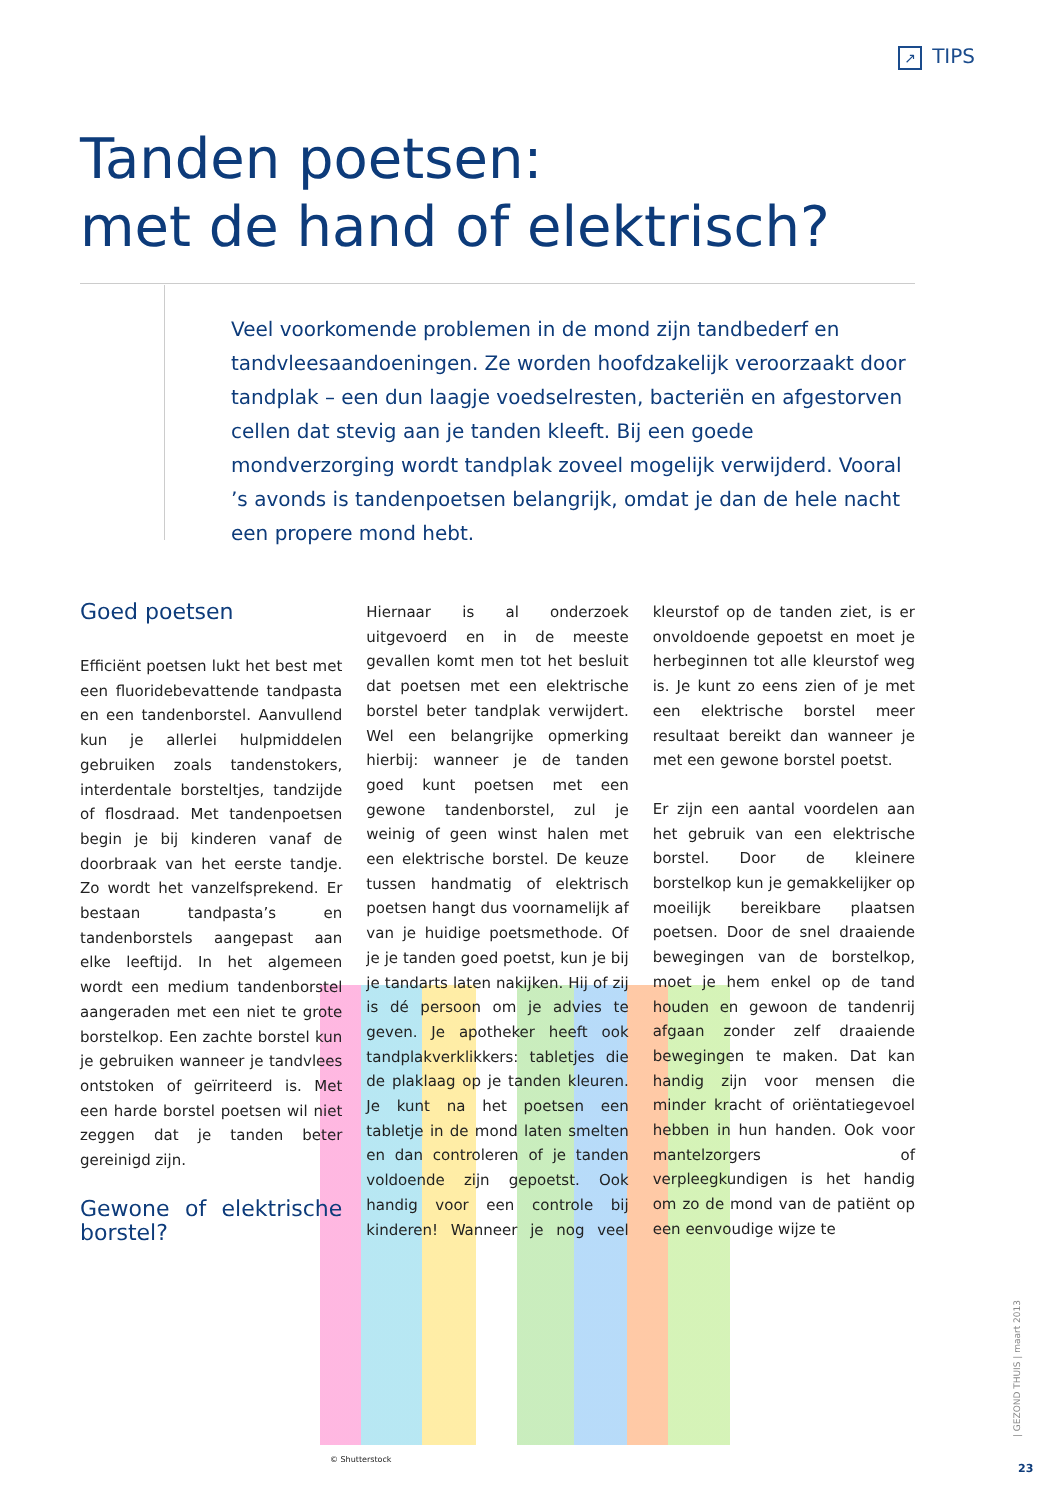↗ TIPS
Tanden poetsen:
met de hand of elektrisch?
Veel voorkomende problemen in de mond zijn tandbederf en tandvleesaandoeningen. Ze worden hoofdzakelijk veroorzaakt door tandplak – een dun laagje voedselresten, bacteriën en afgestorven cellen dat stevig aan je tanden kleeft. Bij een goede mondverzorging wordt tandplak zoveel mogelijk verwijderd. Vooral ’s avonds is tandenpoetsen belangrijk, omdat je dan de hele nacht een propere mond hebt.
Goed poetsen
Efficiënt poetsen lukt het best met een fluoridebevattende tandpasta en een tandenborstel. Aanvullend kun je allerlei hulpmiddelen gebruiken zoals tandenstokers, interdentale borsteltjes, tandzijde of flosdraad. Met tandenpoetsen begin je bij kinderen vanaf de doorbraak van het eerste tandje. Zo wordt het vanzelfsprekend. Er bestaan tandpasta’s en tandenborstels aangepast aan elke leeftijd. In het algemeen wordt een medium tandenborstel aangeraden met een niet te grote borstelkop. Een zachte borstel kun je gebruiken wanneer je tandvlees ontstoken of geïrriteerd is. Met een harde borstel poetsen wil niet zeggen dat je tanden beter gereinigd zijn.
Gewone of elektrische borstel?
Hiernaar is al onderzoek uitgevoerd en in de meeste gevallen komt men tot het besluit dat poetsen met een elektrische borstel beter tandplak verwijdert. Wel een belangrijke opmerking hierbij: wanneer je de tanden goed kunt poetsen met een gewone tandenborstel, zul je weinig of geen winst halen met een elektrische borstel. De keuze tussen handmatig of elektrisch poetsen hangt dus voornamelijk af van je huidige poetsmethode. Of je je tanden goed poetst, kun je bij je tandarts laten nakijken. Hij of zij is dé persoon om je advies te geven. Je apotheker heeft ook tandplakverklikkers: tabletjes die de plaklaag op je tanden kleuren. Je kunt na het poetsen een tabletje in de mond laten smelten en dan controleren of je tanden voldoende zijn gepoetst. Ook handig voor een controle bij kinderen! Wanneer je nog veel kleurstof op de tanden ziet, is er onvoldoende gepoetst en moet je herbeginnen tot alle kleurstof weg is. Je kunt zo eens zien of je met een elektrische borstel meer resultaat bereikt dan wanneer je met een gewone borstel poetst.
Er zijn een aantal voordelen aan het gebruik van een elektrische borstel. Door de kleinere borstelkop kun je gemakkelijker op moeilijk bereikbare plaatsen poetsen. Door de snel draaiende bewegingen van de borstelkop, moet je hem enkel op de tand houden en gewoon de tandenrij afgaan zonder zelf draaiende bewegingen te maken. Dat kan handig zijn voor mensen die minder kracht of oriëntatiegevoel hebben in hun handen. Ook voor mantelzorgers of verpleegkundigen is het handig om zo de mond van de patiënt op een eenvoudige wijze te
© Shutterstock
| GEZOND THUIS | maart 2013
23